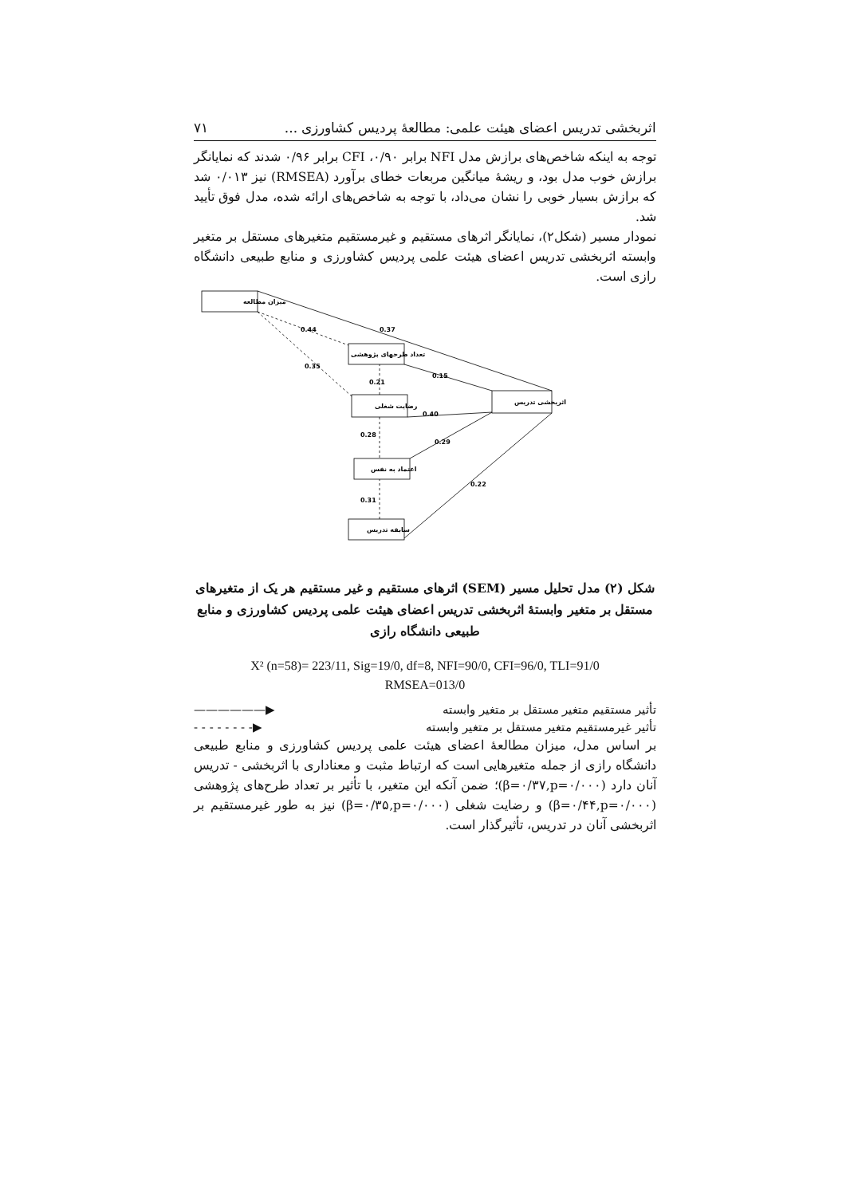اثربخشی تدریس اعضای هیئت علمی: مطالعهٔ پردیس کشاورزی ... ۷۱
توجه به اینکه شاخص‌های برازش مدل NFI برابر ۰/۹۰، CFI برابر ۰/۹۶ شدند که نمایانگر برازش خوب مدل بود، و ریشهٔ میانگین مربعات خطای برآورد (RMSEA) نیز ۰/۰۱۳ شد که برازش بسیار خوبی را نشان می‌داد، با توجه به شاخص‌های ارائه شده، مدل فوق تأیید شد.
نمودار مسیر (شکل۲)، نمایانگر اثرهای مستقیم و غیرمستقیم متغیرهای مستقل بر متغیر وابسته اثربخشی تدریس اعضای هیئت علمی پردیس کشاورزی و منابع طبیعی دانشگاه رازی است.
میزان مطالعه
تعداد طرحهای پژوهشی
رضایت شغلی
اثربخشی تدریس
اعتماد به نفس
سابقه تدریس
0.44
0.37
0.35
0.15
0.21
0.40
0.28
0.29
0.22
0.31
شکل (۲) مدل تحلیل مسیر (SEM) اثرهای مستقیم و غیر مستقیم هر یک از متغیرهای مستقل بر متغیر وابستهٔ اثربخشی تدریس اعضای هیئت علمی پردیس کشاورزی و منابع طبیعی دانشگاه رازی
X² (n=58)= 223/11, Sig=19/0, df=8, NFI=90/0, CFI=96/0, TLI=91/0
RMSEA=013/0
تأثیر مستقیم متغیر مستقل بر متغیر وابسته ——————▶
تأثیر غیرمستقیم متغیر مستقل بر متغیر وابسته - - - - - - - -▶
بر اساس مدل، میزان مطالعهٔ اعضای هیئت علمی پردیس کشاورزی و منابع طبیعی دانشگاه رازی از جمله متغیرهایی است که ارتباط مثبت و معناداری با اثربخشی - تدریس آنان دارد (β=۰/۳۷,p=۰/۰۰۰)؛ ضمن آنکه این متغیر، با تأثیر بر تعداد طرح‌های پژوهشی (β=۰/۴۴,p=۰/۰۰۰) و رضایت شغلی (β=۰/۳۵,p=۰/۰۰۰) نیز به طور غیرمستقیم بر اثربخشی آنان در تدریس، تأثیرگذار است.